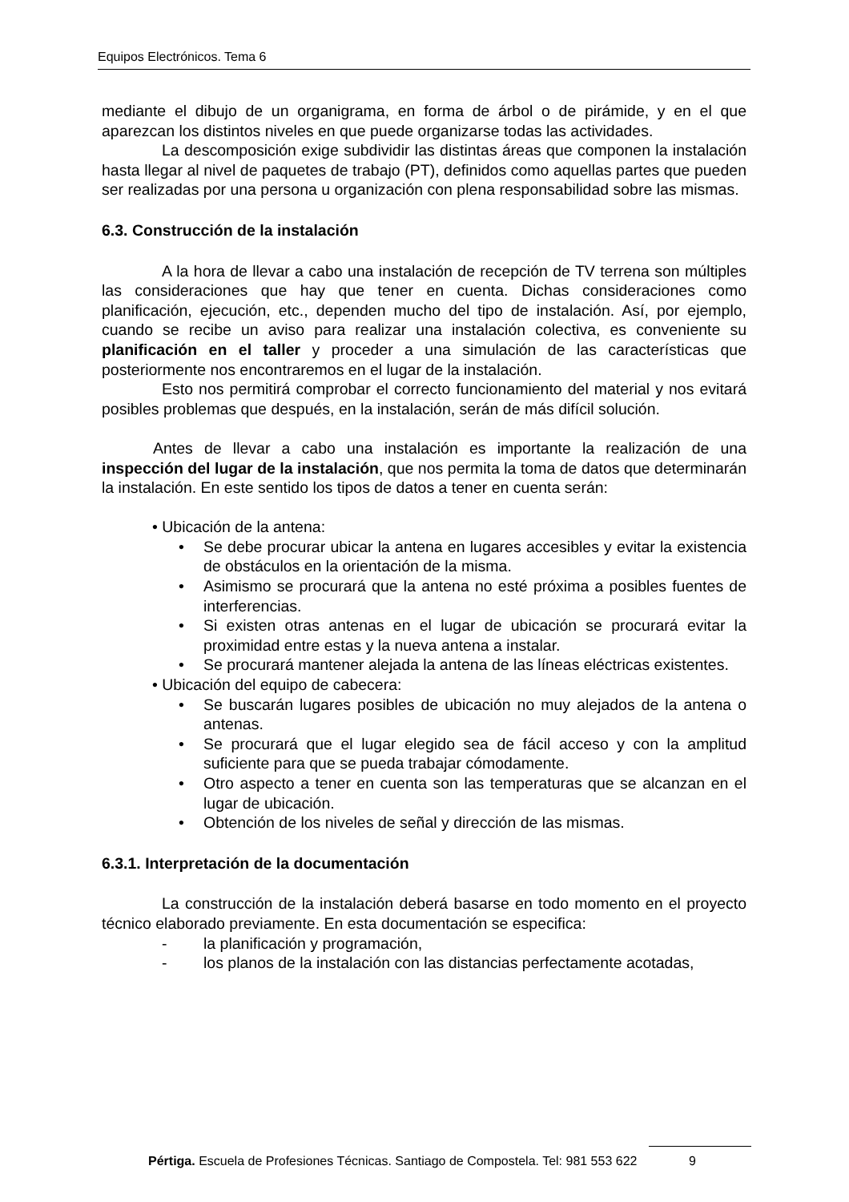Equipos Electrónicos. Tema 6
mediante el dibujo de un organigrama, en forma de árbol o de pirámide, y en el que aparezcan los distintos niveles en que puede organizarse todas las actividades.
La descomposición exige subdividir las distintas áreas que componen la instalación hasta llegar al nivel de paquetes de trabajo (PT), definidos como aquellas partes que pueden ser realizadas por una persona u organización con plena responsabilidad sobre las mismas.
6.3. Construcción de la instalación
A la hora de llevar a cabo una instalación de recepción de TV terrena son múltiples las consideraciones que hay que tener en cuenta. Dichas consideraciones como planificación, ejecución, etc., dependen mucho del tipo de instalación. Así, por ejemplo, cuando se recibe un aviso para realizar una instalación colectiva, es conveniente su planificación en el taller y proceder a una simulación de las características que posteriormente nos encontraremos en el lugar de la instalación.
Esto nos permitirá comprobar el correcto funcionamiento del material y nos evitará posibles problemas que después, en la instalación, serán de más difícil solución.
Antes de llevar a cabo una instalación es importante la realización de una inspección del lugar de la instalación, que nos permita la toma de datos que determinarán la instalación. En este sentido los tipos de datos a tener en cuenta serán:
• Ubicación de la antena:
• Se debe procurar ubicar la antena en lugares accesibles y evitar la existencia de obstáculos en la orientación de la misma.
• Asimismo se procurará que la antena no esté próxima a posibles fuentes de interferencias.
• Si existen otras antenas en el lugar de ubicación se procurará evitar la proximidad entre estas y la nueva antena a instalar.
• Se procurará mantener alejada la antena de las líneas eléctricas existentes.
• Ubicación del equipo de cabecera:
• Se buscarán lugares posibles de ubicación no muy alejados de la antena o antenas.
• Se procurará que el lugar elegido sea de fácil acceso y con la amplitud suficiente para que se pueda trabajar cómodamente.
• Otro aspecto a tener en cuenta son las temperaturas que se alcanzan en el lugar de ubicación.
• Obtención de los niveles de señal y dirección de las mismas.
6.3.1. Interpretación de la documentación
La construcción de la instalación deberá basarse en todo momento en el proyecto técnico elaborado previamente. En esta documentación se especifica:
- la planificación y programación,
- los planos de la instalación con las distancias perfectamente acotadas,
Pértiga. Escuela de Profesiones Técnicas. Santiago de Compostela. Tel: 981 553 622 9